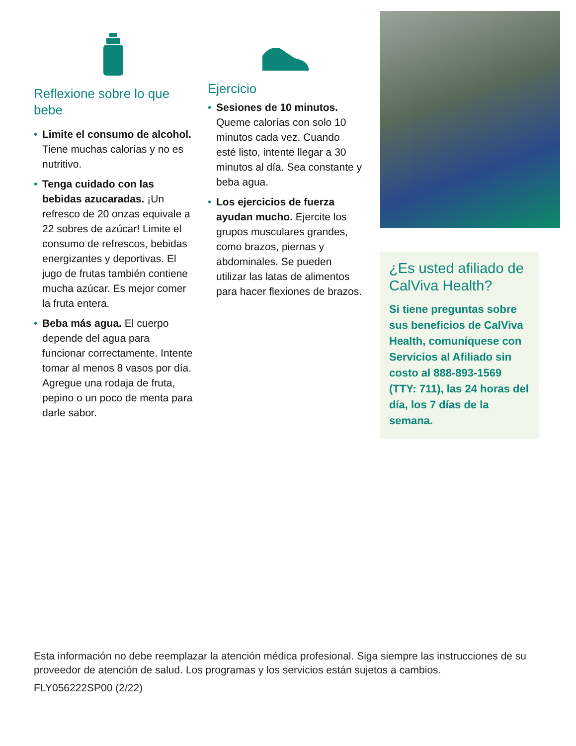Reflexione sobre lo que bebe
• Limite el consumo de alcohol. Tiene muchas calorías y no es nutritivo.
• Tenga cuidado con las bebidas azucaradas. ¡Un refresco de 20 onzas equivale a 22 sobres de azúcar! Limite el consumo de refrescos, bebidas energizantes y deportivas. El jugo de frutas también contiene mucha azúcar. Es mejor comer la fruta entera.
• Beba más agua. El cuerpo depende del agua para funcionar correctamente. Intente tomar al menos 8 vasos por día. Agregue una rodaja de fruta, pepino o un poco de menta para darle sabor.
Ejercicio
• Sesiones de 10 minutos. Queme calorías con solo 10 minutos cada vez. Cuando esté listo, intente llegar a 30 minutos al día. Sea constante y beba agua.
• Los ejercicios de fuerza ayudan mucho. Ejercite los grupos musculares grandes, como brazos, piernas y abdominales. Se pueden utilizar las latas de alimentos para hacer flexiones de brazos.
¿Es usted afiliado de CalViva Health?
Si tiene preguntas sobre sus beneficios de CalViva Health, comuníquese con Servicios al Afiliado sin costo al 888-893-1569 (TTY: 711), las 24 horas del día, los 7 días de la semana.
Esta información no debe reemplazar la atención médica profesional. Siga siempre las instrucciones de su proveedor de atención de salud. Los programas y los servicios están sujetos a cambios.
FLY056222SP00 (2/22)